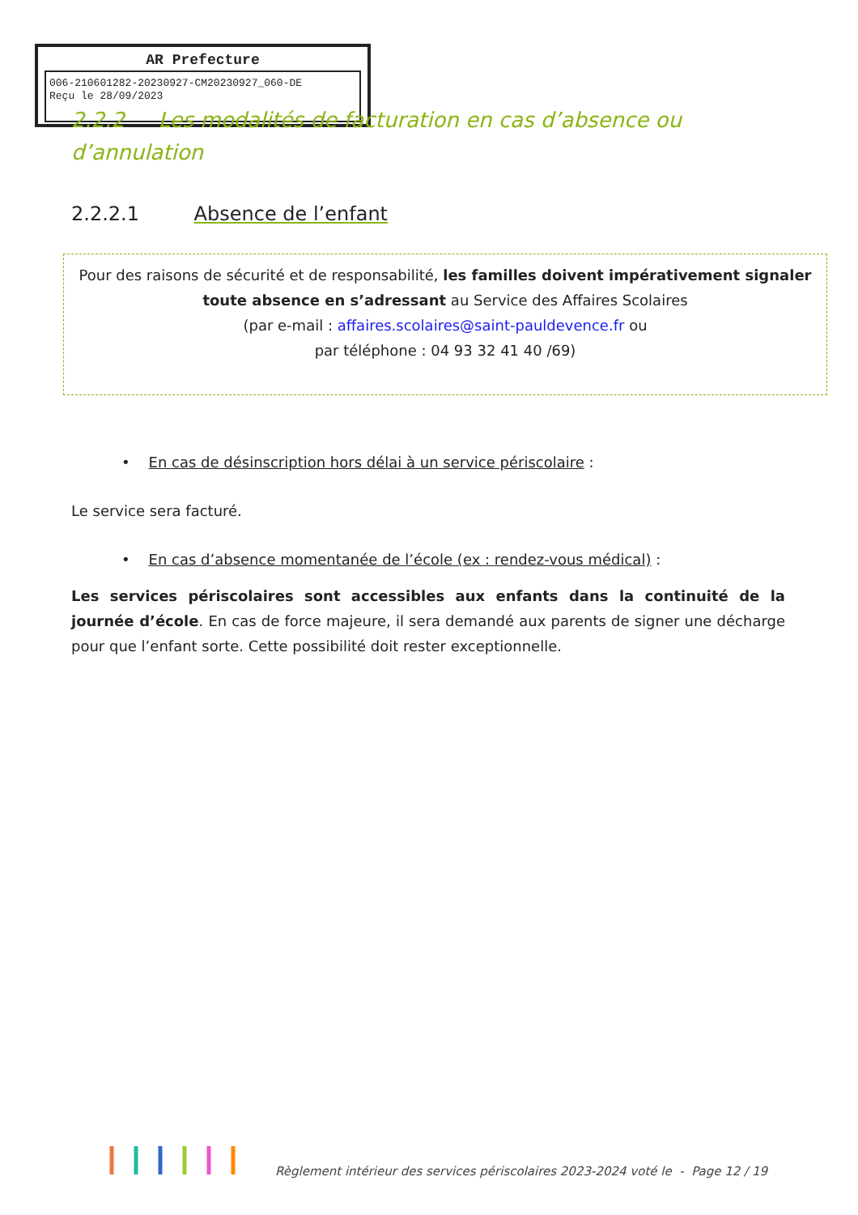AR Prefecture
006-210601282-20230927-CM20230927_060-DE
Reçu le 28/09/2023
2.2.2 Les modalités de facturation en cas d’absence ou d’annulation
2.2.2.1 Absence de l’enfant
Pour des raisons de sécurité et de responsabilité, les familles doivent impérativement signaler toute absence en s’adressant au Service des Affaires Scolaires
(par e-mail : affaires.scolaires@saint-pauldevence.fr ou
par téléphone : 04 93 32 41 40 /69)
• En cas de désinscription hors délai à un service périscolaire :
Le service sera facturé.
• En cas d’absence momentanée de l’école (ex : rendez-vous médical) :
Les services périscolaires sont accessibles aux enfants dans la continuité de la journée d’école. En cas de force majeure, il sera demandé aux parents de signer une décharge pour que l’enfant sorte. Cette possibilité doit rester exceptionnelle.
Règlement intérieur des services périscolaires 2023-2024 voté le - Page 12 / 19